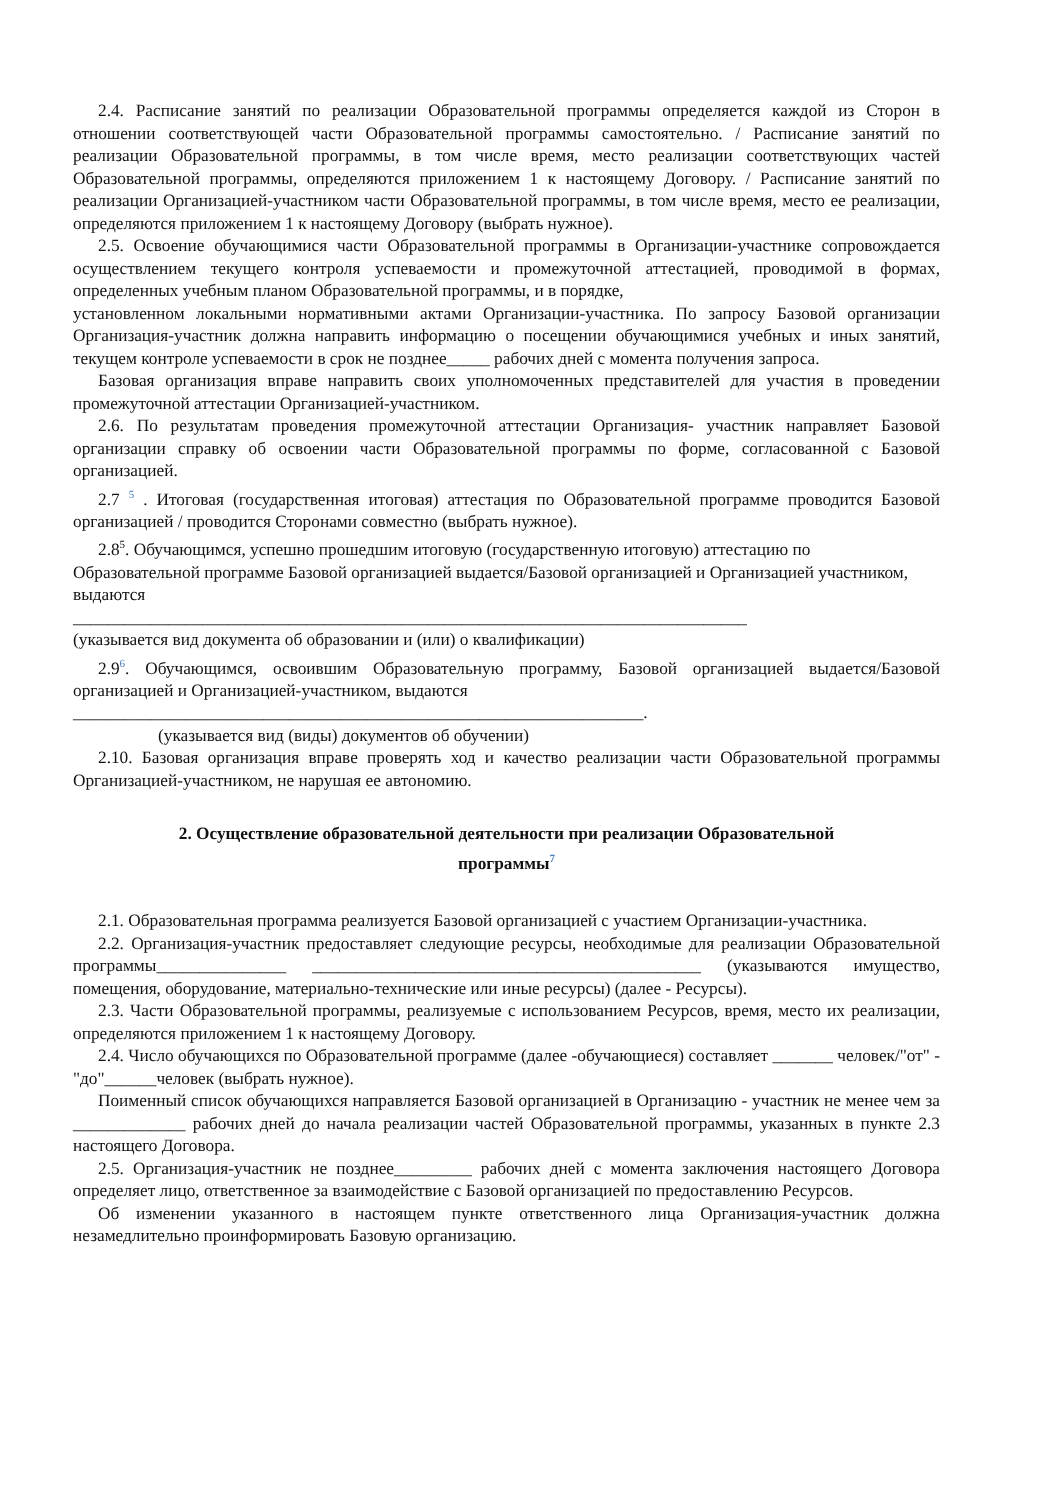2.4. Расписание занятий по реализации Образовательной программы определяется каждой из Сторон в отношении соответствующей части Образовательной программы самостоятельно. / Расписание занятий по реализации Образовательной программы, в том числе время, место реализации соответствующих частей Образовательной программы, определяются приложением 1 к настоящему Договору. / Расписание занятий по реализации Организацией-участником части Образовательной программы, в том числе время, место ее реализации, определяются приложением 1 к настоящему Договору (выбрать нужное).
2.5. Освоение обучающимися части Образовательной программы в Организации-участнике сопровождается осуществлением текущего контроля успеваемости и промежуточной аттестацией, проводимой в формах, определенных учебным планом Образовательной программы, и в порядке,
установленном локальными нормативными актами Организации-участника. По запросу Базовой организации Организация-участник должна направить информацию о посещении обучающимися учебных и иных занятий, текущем контроле успеваемости в срок не позднее_____ рабочих дней с момента получения запроса.
Базовая организация вправе направить своих уполномоченных представителей для участия в проведении промежуточной аттестации Организацией-участником.
2.6. По результатам проведения промежуточной аттестации Организация- участник направляет Базовой организации справку об освоении части Образовательной программы по форме, согласованной с Базовой организацией.
2.7 <sup>5</sup> . Итоговая (государственная итоговая) аттестация по Образовательной программе проводится Базовой организацией / проводится Сторонами совместно (выбрать нужное).
2.8<sup>5</sup>. Обучающимся, успешно прошедшим итоговую (государственную итоговую) аттестацию по Образовательной программе Базовой организацией выдается/Базовой организацией и Организацией участником, выдаются
______________________________________________________________________________
(указывается вид документа об образовании и (или) о квалификации)
2.9<sup>6</sup>. Обучающимся, освоившим Образовательную программу, Базовой организацией выдается/Базовой организацией и Организацией-участником, выдаются
__________________________________________________________________.
(указывается вид (виды) документов об обучении)
2.10. Базовая организация вправе проверять ход и качество реализации части Образовательной программы Организацией-участником, не нарушая ее автономию.
2. Осуществление образовательной деятельности при реализации Образовательной программы<sup>7</sup>
2.1. Образовательная программа реализуется Базовой организацией с участием Организации-участника.
2.2. Организация-участник предоставляет следующие ресурсы, необходимые для реализации Образовательной программы_______________ _____________________________________________ (указываются имущество, помещения, оборудование, материально-технические или иные ресурсы) (далее - Ресурсы).
2.3. Части Образовательной программы, реализуемые с использованием Ресурсов, время, место их реализации, определяются приложением 1 к настоящему Договору.
2.4. Число обучающихся по Образовательной программе (далее -обучающиеся) составляет _______ человек/"от" - "до"______человек (выбрать нужное).
Поименный список обучающихся направляется Базовой организацией в Организацию - участник не менее чем за _____________ рабочих дней до начала реализации частей Образовательной программы, указанных в пункте 2.3 настоящего Договора.
2.5. Организация-участник не позднее_________ рабочих дней с момента заключения настоящего Договора определяет лицо, ответственное за взаимодействие с Базовой организацией по предоставлению Ресурсов.
Об изменении указанного в настоящем пункте ответственного лица Организация-участник должна незамедлительно проинформировать Базовую организацию.